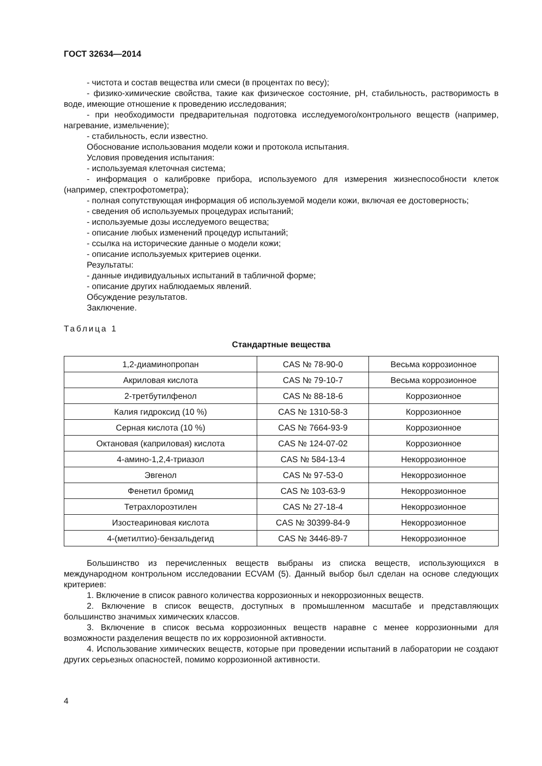ГОСТ 32634—2014
- чистота и состав вещества или смеси (в процентах по весу);
- физико-химические свойства, такие как физическое состояние, pH, стабильность, растворимость в воде, имеющие отношение к проведению исследования;
- при необходимости предварительная подготовка исследуемого/контрольного веществ (например, нагревание, измельчение);
- стабильность, если известно.
Обоснование использования модели кожи и протокола испытания.
Условия проведения испытания:
- используемая клеточная система;
- информация о калибровке прибора, используемого для измерения жизнеспособности клеток (например, спектрофотометра);
- полная сопутствующая информация об используемой модели кожи, включая ее достоверность;
- сведения об используемых процедурах испытаний;
- используемые дозы исследуемого вещества;
- описание любых изменений процедур испытаний;
- ссылка на исторические данные о модели кожи;
- описание используемых критериев оценки.
Результаты:
- данные индивидуальных испытаний в табличной форме;
- описание других наблюдаемых явлений.
Обсуждение результатов.
Заключение.
Таблица 1
Стандартные вещества
| 1,2-диаминопропан | CAS № 78-90-0 | Весьма коррозионное |
| Акриловая кислота | CAS № 79-10-7 | Весьма коррозионное |
| 2-третбутилфенол | CAS № 88-18-6 | Коррозионное |
| Калия гидроксид (10 %) | CAS № 1310-58-3 | Коррозионное |
| Серная кислота (10 %) | CAS № 7664-93-9 | Коррозионное |
| Октановая (каприловая) кислота | CAS № 124-07-02 | Коррозионное |
| 4-амино-1,2,4-триазол | CAS № 584-13-4 | Некоррозионное |
| Эвгенол | CAS № 97-53-0 | Некоррозионное |
| Фенетил бромид | CAS № 103-63-9 | Некоррозионное |
| Тетрахлороэтилен | CAS № 27-18-4 | Некоррозионное |
| Изостеариновая кислота | CAS № 30399-84-9 | Некоррозионное |
| 4-(метилтио)-бензальдегид | CAS № 3446-89-7 | Некоррозионное |
Большинство из перечисленных веществ выбраны из списка веществ, использующихся в международном контрольном исследовании ECVAM (5). Данный выбор был сделан на основе следующих критериев:
1. Включение в список равного количества коррозионных и некоррозионных веществ.
2. Включение в список веществ, доступных в промышленном масштабе и представляющих большинство значимых химических классов.
3. Включение в список весьма коррозионных веществ наравне с менее коррозионными для возможности разделения веществ по их коррозионной активности.
4. Использование химических веществ, которые при проведении испытаний в лаборатории не создают других серьезных опасностей, помимо коррозионной активности.
4